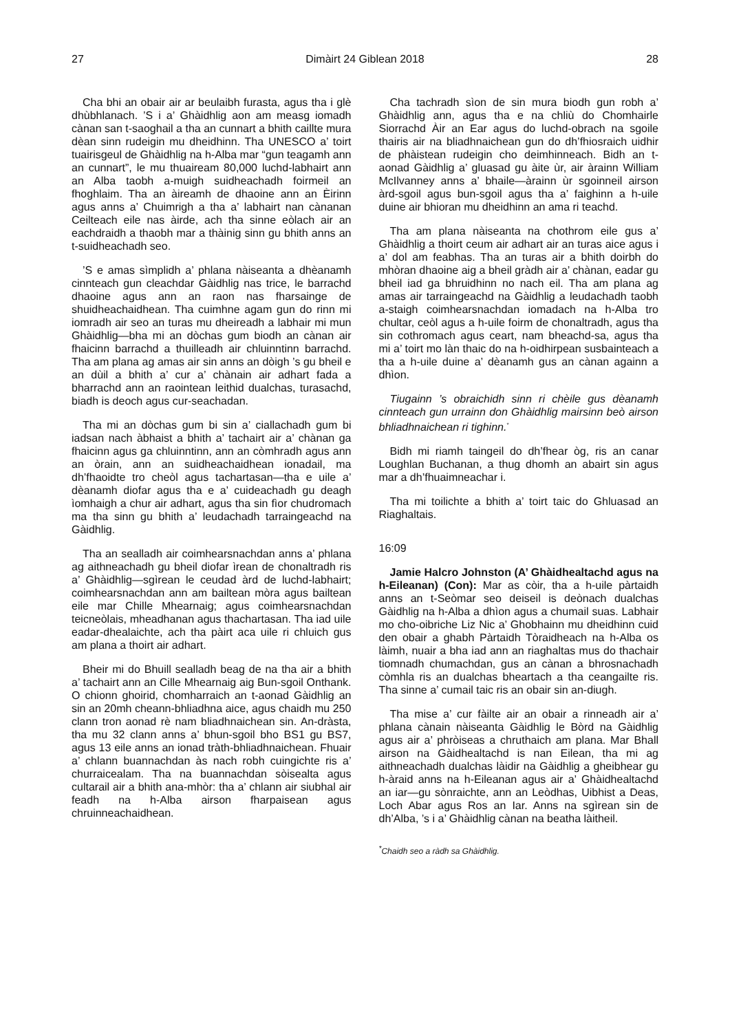27 Dimàirt 24 Giblean 2018 28
Cha bhi an obair air ar beulaibh furasta, agus tha i glè dhùbhlanach. ’S i a’ Ghàidhlig aon am measg iomadh cànan san t-saoghail a tha an cunnart a bhith caillte mura dèan sinn rudeigin mu dheidhinn. Tha UNESCO a’ toirt tuairisgeul de Ghàidhlig na h-Alba mar “gun teagamh ann an cunnart”, le mu thuaiream 80,000 luchd-labhairt ann an Alba taobh a-muigh suidheachadh foirmeil an fhoghlaim. Tha an àireamh de dhaoine ann an Èirinn agus anns a’ Chuimrigh a tha a’ labhairt nan cànanan Ceilteach eile nas àirde, ach tha sinne eòlach air an eachdraidh a thaobh mar a thàinig sinn gu bhith anns an t-suidheachadh seo.
’S e amas sìmplidh a’ phlana nàiseanta a dhèanamh cinnteach gun cleachdar Gàidhlig nas trice, le barrachd dhaoine agus ann an raon nas fharsainge de shuidheachaidhean. Tha cuimhne agam gun do rinn mi iomradh air seo an turas mu dheireadh a labhair mi mun Ghàidhlig—bha mi an dòchas gum biodh an cànan air fhaicinn barrachd a thuilleadh air chluinntinn barrachd. Tha am plana ag amas air sin anns an dòigh ’s gu bheil e an dùil a bhith a’ cur a’ chànain air adhart fada a bharrachd ann an raointean leithid dualchas, turasachd, biadh is deoch agus cur-seachadan.
Tha mi an dòchas gum bi sin a’ ciallachadh gum bi iadsan nach àbhaist a bhith a’ tachairt air a’ chànan ga fhaicinn agus ga chluinntinn, ann an còmhradh agus ann an òrain, ann an suidheachaidhean ionadail, ma dh’fhaoidte tro cheòl agus tachartasan—tha e uile a’ dèanamh diofar agus tha e a’ cuideachadh gu deagh ìomhaigh a chur air adhart, agus tha sin fìor chudromach ma tha sinn gu bhith a’ leudachadh tarraingeachd na Gàidhlig.
Tha an sealladh air coimhearsnachdan anns a’ phlana ag aithneachadh gu bheil diofar ìrean de chonaltradh ris a’ Ghàidhlig—sgìrean le ceudad àrd de luchd-labhairt; coimhearsnachdan ann am bailtean mòra agus bailtean eile mar Chille Mhearnaig; agus coimhearsnachdan teicneòlais, mheadhanan agus thachartasan. Tha iad uile eadar-dhealaichte, ach tha pàirt aca uile ri chluich gus am plana a thoirt air adhart.
Bheir mi do Bhuill sealladh beag de na tha air a bhith a’ tachairt ann an Cille Mhearnaig aig Bun-sgoil Onthank. O chionn ghoirid, chomharraich an t-aonad Gàidhlig an sin an 20mh cheann-bhliadhna aice, agus chaidh mu 250 clann tron aonad rè nam bliadhnaichean sin. An-dràsta, tha mu 32 clann anns a’ bhun-sgoil bho BS1 gu BS7, agus 13 eile anns an ionad tràth-bhliadhnaichean. Fhuair a’ chlann buannachdan às nach robh cuingichte ris a’ churraicealam. Tha na buannachdan sòisealta agus cultarail air a bhith ana-mhòr: tha a’ chlann air siubhal air feadh na h-Alba airson fharpaisean agus chruinneachaidhean.
Cha tachradh sìon de sin mura biodh gun robh a’ Ghàidhlig ann, agus tha e na chliù do Chomhairle Siorrachd Àir an Ear agus do luchd-obrach na sgoile thairis air na bliadhnaichean gun do dh’fhiosraich uidhir de phàistean rudeigin cho deimhinneach. Bidh an t-aonad Gàidhlig a’ gluasad gu àite ùr, air àrainn William McIlvanney anns a’ bhaile—àrainn ùr sgoinneil airson àrd-sgoil agus bun-sgoil agus tha a’ faighinn a h-uile duine air bhioran mu dheidhinn an ama ri teachd.
Tha am plana nàiseanta na chothrom eile gus a’ Ghàidhlig a thoirt ceum air adhart air an turas aice agus i a’ dol am feabhas. Tha an turas air a bhith doirbh do mhòran dhaoine aig a bheil gràdh air a’ chànan, eadar gu bheil iad ga bhruidhinn no nach eil. Tha am plana ag amas air tarraingeachd na Gàidhlig a leudachadh taobh a-staigh coimhearsnachdan iomadach na h-Alba tro chultar, ceòl agus a h-uile foirm de chonaltradh, agus tha sin cothromach agus ceart, nam bheachd-sa, agus tha mi a’ toirt mo làn thaic do na h-oidhirpean susbainteach a tha a h-uile duine a’ dèanamh gus an cànan againn a dhìon.
Tiugainn ’s obraichidh sinn ri chèile gus dèanamh cinnteach gun urrainn don Ghàidhlig mairsinn beò airson bhliadhnaichean ri tighinn.<sup>*</sup>
Bidh mi riamh taingeil do dh’fhear òg, ris an canar Loughlan Buchanan, a thug dhomh an abairt sin agus mar a dh’fhuaimneachar i.
Tha mi toilichte a bhith a’ toirt taic do Ghluasad an Riaghaltais.
16:09
Jamie Halcro Johnston (A’ Ghàidhealtachd agus na h-Eileanan) (Con): Mar as còir, tha a h-uile pàrtaidh anns an t-Seòmar seo deiseil is deònach dualchas Gàidhlig na h-Alba a dhìon agus a chumail suas. Labhair mo cho-oibriche Liz Nic a’ Ghobhainn mu dheidhinn cuid den obair a ghabh Pàrtaidh Tòraidheach na h-Alba os làimh, nuair a bha iad ann an riaghaltas mus do thachair tiomnadh chumachdan, gus an cànan a bhrosnachadh còmhla ris an dualchas bheartach a tha ceangailte ris. Tha sinne a’ cumail taic ris an obair sin an-diugh.
Tha mise a’ cur fàilte air an obair a rinneadh air a’ phlana cànain nàiseanta Gàidhlig le Bòrd na Gàidhlig agus air a’ phròiseas a chruthaich am plana. Mar Bhall airson na Gàidhealtachd is nan Eilean, tha mi ag aithneachadh dualchas làidir na Gàidhlig a gheibhear gu h-àraid anns na h-Eileanan agus air a’ Ghàidhealtachd an iar—gu sònraichte, ann an Leòdhas, Uibhist a Deas, Loch Abar agus Ros an Iar. Anns na sgìrean sin de dh’Alba, ’s i a’ Ghàidhlig cànan na beatha làitheil.
<sup>*</sup> Chaidh seo a ràdh sa Ghàidhlig.